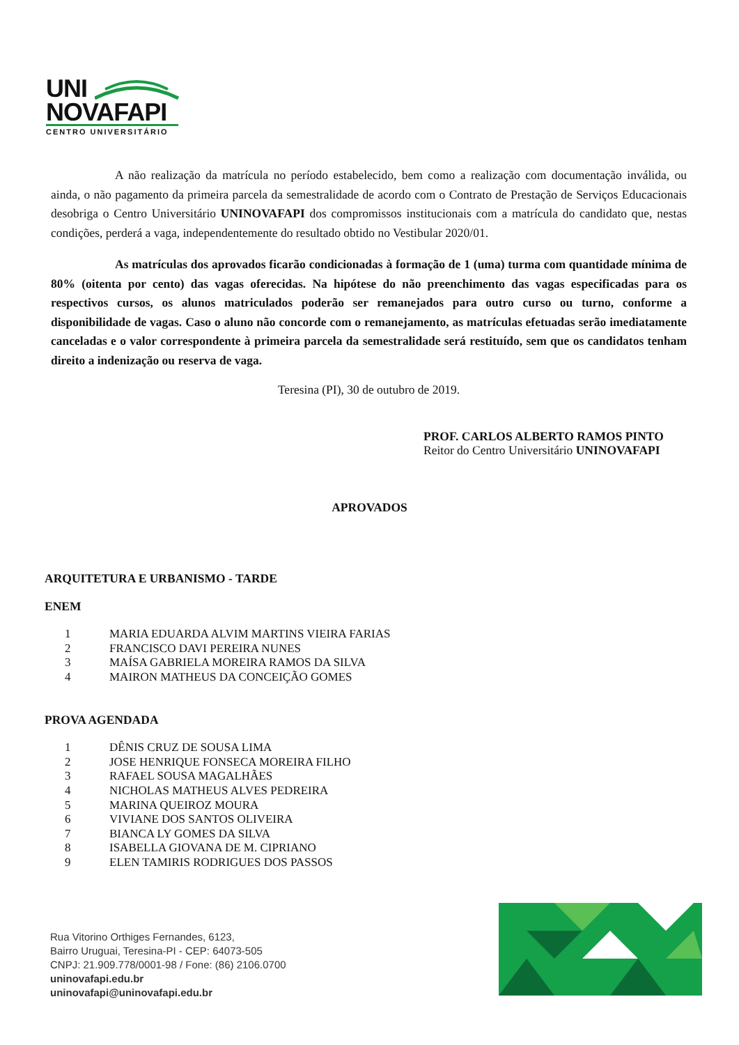UNI
NOVAFAPI
CENTRO UNIVERSITÁRIO
A não realização da matrícula no período estabelecido, bem como a realização com documentação inválida, ou ainda, o não pagamento da primeira parcela da semestralidade de acordo com o Contrato de Prestação de Serviços Educacionais desobriga o Centro Universitário UNINOVAFAPI dos compromissos institucionais com a matrícula do candidato que, nestas condições, perderá a vaga, independentemente do resultado obtido no Vestibular 2020/01.
As matrículas dos aprovados ficarão condicionadas à formação de 1 (uma) turma com quantidade mínima de 80% (oitenta por cento) das vagas oferecidas. Na hipótese do não preenchimento das vagas especificadas para os respectivos cursos, os alunos matriculados poderão ser remanejados para outro curso ou turno, conforme a disponibilidade de vagas. Caso o aluno não concorde com o remanejamento, as matrículas efetuadas serão imediatamente canceladas e o valor correspondente à primeira parcela da semestralidade será restituído, sem que os candidatos tenham direito a indenização ou reserva de vaga.
Teresina (PI), 30 de outubro de 2019.
PROF. CARLOS ALBERTO RAMOS PINTO
Reitor do Centro Universitário UNINOVAFAPI
APROVADOS
ARQUITETURA E URBANISMO - TARDE
ENEM
| 1 | MARIA EDUARDA ALVIM MARTINS VIEIRA FARIAS |
| 2 | FRANCISCO DAVI PEREIRA NUNES |
| 3 | MAÍSA GABRIELA MOREIRA RAMOS DA SILVA |
| 4 | MAIRON MATHEUS DA CONCEIÇÃO GOMES |
PROVA AGENDADA
| 1 | DÊNIS CRUZ DE SOUSA LIMA |
| 2 | JOSE HENRIQUE FONSECA MOREIRA FILHO |
| 3 | RAFAEL SOUSA MAGALHÃES |
| 4 | NICHOLAS MATHEUS ALVES PEDREIRA |
| 5 | MARINA QUEIROZ MOURA |
| 6 | VIVIANE DOS SANTOS OLIVEIRA |
| 7 | BIANCA LY GOMES DA SILVA |
| 8 | ISABELLA GIOVANA DE M. CIPRIANO |
| 9 | ELEN TAMIRIS RODRIGUES DOS PASSOS |
Rua Vitorino Orthiges Fernandes, 6123,
Bairro Uruguai, Teresina-PI - CEP: 64073-505
CNPJ: 21.909.778/0001-98 / Fone: (86) 2106.0700
uninovafapi.edu.br
uninovafapi@uninovafapi.edu.br